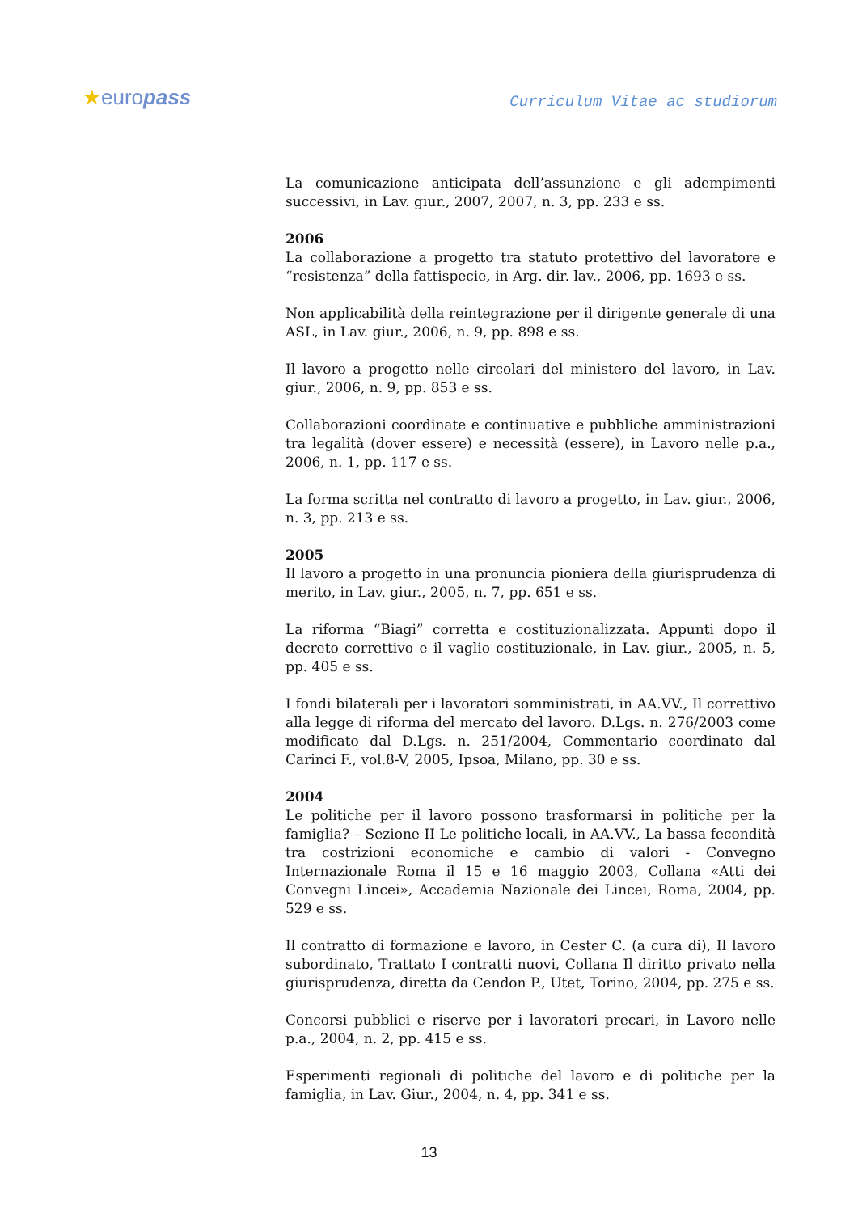★europass Curriculum Vitae ac studiorum
La comunicazione anticipata dell’assunzione e gli adempimenti successivi, in Lav. giur., 2007, 2007, n. 3, pp. 233 e ss.
2006
La collaborazione a progetto tra statuto protettivo del lavoratore e “resistenza” della fattispecie, in Arg. dir. lav., 2006, pp. 1693 e ss.
Non applicabilità della reintegrazione per il dirigente generale di una ASL, in Lav. giur., 2006, n. 9, pp. 898 e ss.
Il lavoro a progetto nelle circolari del ministero del lavoro, in Lav. giur., 2006, n. 9, pp. 853 e ss.
Collaborazioni coordinate e continuative e pubbliche amministrazioni tra legalità (dover essere) e necessità (essere), in Lavoro nelle p.a., 2006, n. 1, pp. 117 e ss.
La forma scritta nel contratto di lavoro a progetto, in Lav. giur., 2006, n. 3, pp. 213 e ss.
2005
Il lavoro a progetto in una pronuncia pioniera della giurisprudenza di merito, in Lav. giur., 2005, n. 7, pp. 651 e ss.
La riforma “Biagi” corretta e costituzionalizzata. Appunti dopo il decreto correttivo e il vaglio costituzionale, in Lav. giur., 2005, n. 5, pp. 405 e ss.
I fondi bilaterali per i lavoratori somministrati, in AA.VV., Il correttivo alla legge di riforma del mercato del lavoro. D.Lgs. n. 276/2003 come modificato dal D.Lgs. n. 251/2004, Commentario coordinato dal Carinci F., vol.8-V, 2005, Ipsoa, Milano, pp. 30 e ss.
2004
Le politiche per il lavoro possono trasformarsi in politiche per la famiglia? – Sezione II Le politiche locali, in AA.VV., La bassa fecondità tra costrizioni economiche e cambio di valori - Convegno Internazionale Roma il 15 e 16 maggio 2003, Collana «Atti dei Convegni Lincei», Accademia Nazionale dei Lincei, Roma, 2004, pp. 529 e ss.
Il contratto di formazione e lavoro, in Cester C. (a cura di), Il lavoro subordinato, Trattato I contratti nuovi, Collana Il diritto privato nella giurisprudenza, diretta da Cendon P., Utet, Torino, 2004, pp. 275 e ss.
Concorsi pubblici e riserve per i lavoratori precari, in Lavoro nelle p.a., 2004, n. 2, pp. 415 e ss.
Esperimenti regionali di politiche del lavoro e di politiche per la famiglia, in Lav. Giur., 2004, n. 4, pp. 341 e ss.
13